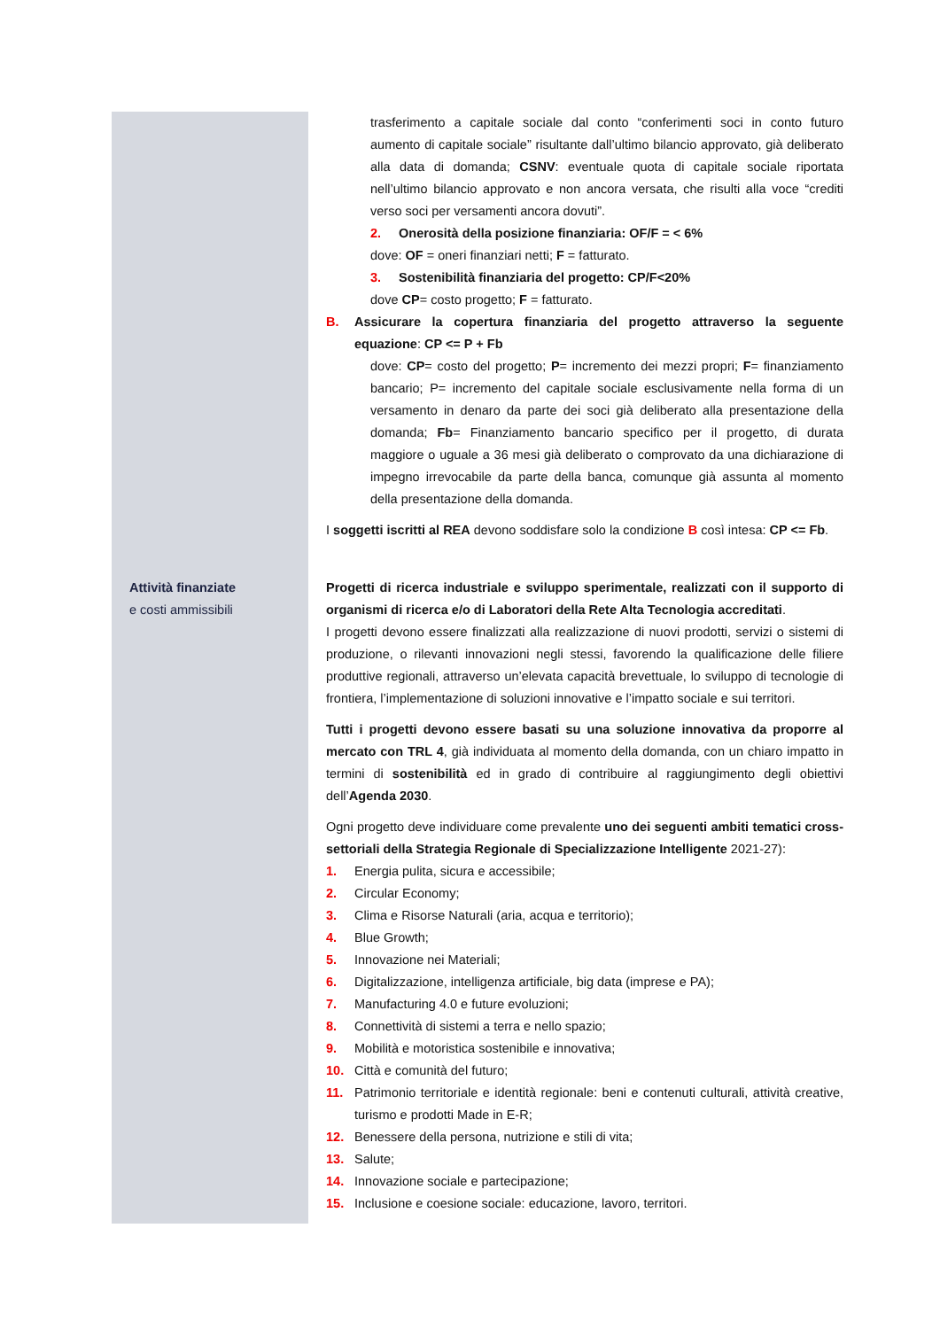| | trasferimento a capitale sociale dal conto “conferimenti soci in conto futuro aumento di capitale sociale” risultante dall’ultimo bilancio approvato, già deliberato alla data di domanda; CSNV : eventuale quota di capitale sociale riportata nell’ultimo bilancio approvato e non ancora versata, che risulti alla voce “crediti verso soci per versamenti ancora dovuti”. 2. Onerosità della posizione finanziaria: OF/F = < 6% dove: OF = oneri finanziari netti; F = fatturato. 3. Sostenibilità finanziaria del progetto: CP/F<20% dove CP = costo progetto; F = fatturato. B. Assicurare la copertura finanziaria del progetto attraverso la seguente equazione : CP <= P + Fb dove: CP = costo del progetto; P = incremento dei mezzi propri; F = finanziamento bancario; P= incremento del capitale sociale esclusivamente nella forma di un versamento in denaro da parte dei soci già deliberato alla presentazione della domanda; Fb = Finanziamento bancario specifico per il progetto, di durata maggiore o uguale a 36 mesi già deliberato o comprovato da una dichiarazione di impegno irrevocabile da parte della banca, comunque già assunta al momento della presentazione della domanda. I soggetti iscritti al REA devono soddisfare solo la condizione B così intesa: CP <= Fb . |
| Attività finanziate e costi ammissibili | Progetti di ricerca industriale e sviluppo sperimentale, realizzati con il supporto di organismi di ricerca e/o di Laboratori della Rete Alta Tecnologia accreditati . I progetti devono essere finalizzati alla realizzazione di nuovi prodotti, servizi o sistemi di produzione, o rilevanti innovazioni negli stessi, favorendo la qualificazione delle filiere produttive regionali, attraverso un’elevata capacità brevettuale, lo sviluppo di tecnologie di frontiera, l’implementazione di soluzioni innovative e l’impatto sociale e sui territori. Tutti i progetti devono essere basati su una soluzione innovativa da proporre al mercato con TRL 4 , già individuata al momento della domanda, con un chiaro impatto in termini di sostenibilità ed in grado di contribuire al raggiungimento degli obiettivi dell’ Agenda 2030 . Ogni progetto deve individuare come prevalente uno dei seguenti ambiti tematici cross-settoriali della Strategia Regionale di Specializzazione Intelligente 2021-27): 1. Energia pulita, sicura e accessibile; 2. Circular Economy; 3. Clima e Risorse Naturali (aria, acqua e territorio); 4. Blue Growth; 5. Innovazione nei Materiali; 6. Digitalizzazione, intelligenza artificiale, big data (imprese e PA); 7. Manufacturing 4.0 e future evoluzioni; 8. Connettività di sistemi a terra e nello spazio; 9. Mobilità e motoristica sostenibile e innovativa; 10. Città e comunità del futuro; 11. Patrimonio territoriale e identità regionale: beni e contenuti culturali, attività creative, turismo e prodotti Made in E-R; 12. Benessere della persona, nutrizione e stili di vita; 13. Salute; 14. Innovazione sociale e partecipazione; 15. Inclusione e coesione sociale: educazione, lavoro, territori. |